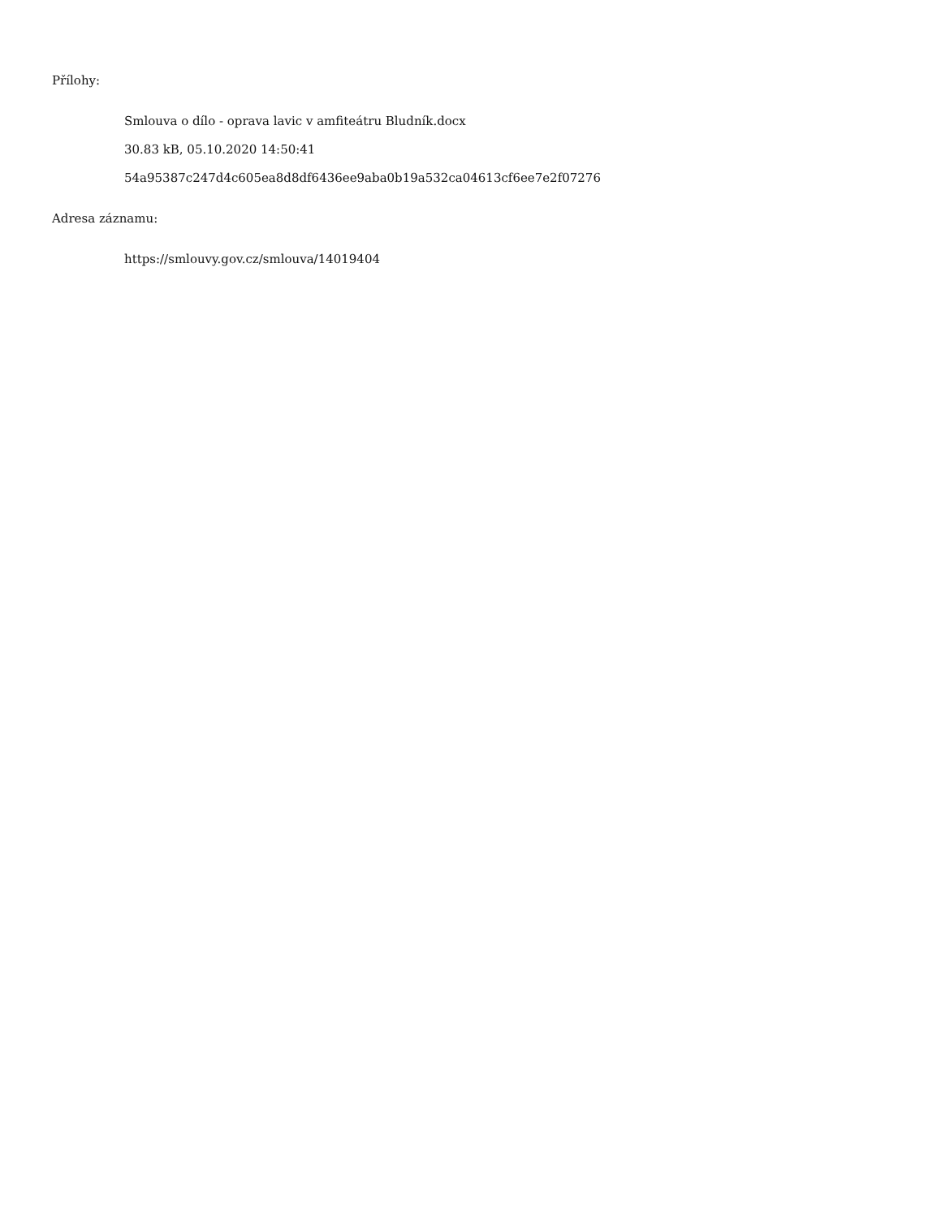Přílohy:
Smlouva o dílo - oprava lavic v amfiteátru Bludník.docx
30.83 kB, 05.10.2020 14:50:41
54a95387c247d4c605ea8d8df6436ee9aba0b19a532ca04613cf6ee7e2f07276
Adresa záznamu:
https://smlouvy.gov.cz/smlouva/14019404